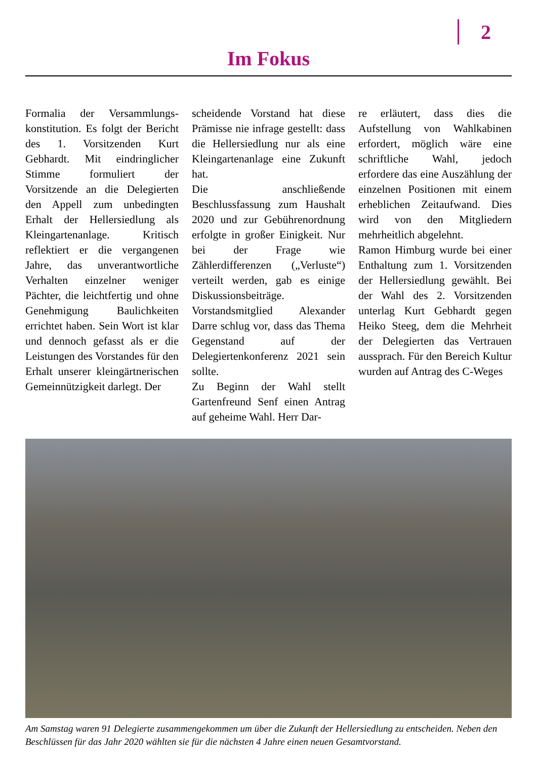2
Im Fokus
Formalia der Versammlungs­konstitution. Es folgt der Bericht des 1. Vorsitzenden Kurt Gebhardt. Mit eindringlicher Stimme formuliert der Vorsitzende an die Delegierten den Appell zum unbedingten Erhalt der Hellersiedlung als Kleingartenanlage. Kritisch reflektiert er die vergangenen Jahre, das unverantwortliche Verhalten einzelner weniger Pächter, die leichtfertig und ohne Genehmigung Baulichkeiten errichtet haben. Sein Wort ist klar und dennoch gefasst als er die Leistungen des Vorstandes für den Erhalt unserer kleingärtnerischen Gemeinnützigkeit darlegt. Der
scheidende Vorstand hat diese Prämisse nie infrage gestellt: dass die Hellersiedlung nur als eine Kleingartenanlage eine Zukunft hat.
Die anschließende Beschlussfassung zum Haushalt 2020 und zur Gebührenordnung erfolgte in großer Einigkeit. Nur bei der Frage wie Zählerdifferenzen („Verluste“) verteilt werden, gab es einige Diskussionsbeiträge. Vorstandsmitglied Alexander Darre schlug vor, dass das Thema Gegenstand auf der Delegiertenkonferenz 2021 sein sollte.
Zu Beginn der Wahl stellt Gartenfreund Senf einen Antrag auf geheime Wahl. Herr Dar-
re erläutert, dass dies die Aufstellung von Wahlkabinen erfordert, möglich wäre eine schriftliche Wahl, jedoch erfordere das eine Auszählung der einzelnen Positionen mit einem erheblichen Zeitaufwand. Dies wird von den Mitgliedern mehrheitlich abgelehnt.
Ramon Himburg wurde bei einer Enthaltung zum 1. Vorsitzenden der Hellersiedlung gewählt. Bei der Wahl des 2. Vorsitzenden unterlag Kurt Gebhardt gegen Heiko Steeg, dem die Mehrheit der Delegierten das Vertrauen aussprach. Für den Bereich Kultur wurden auf Antrag des C-Weges
Am Samstag waren 91 Delegierte zusammengekommen um über die Zukunft der Hellersiedlung zu entscheiden. Neben den Beschlüssen für das Jahr 2020 wählten sie für die nächsten 4 Jahre einen neuen Gesamtvorstand.